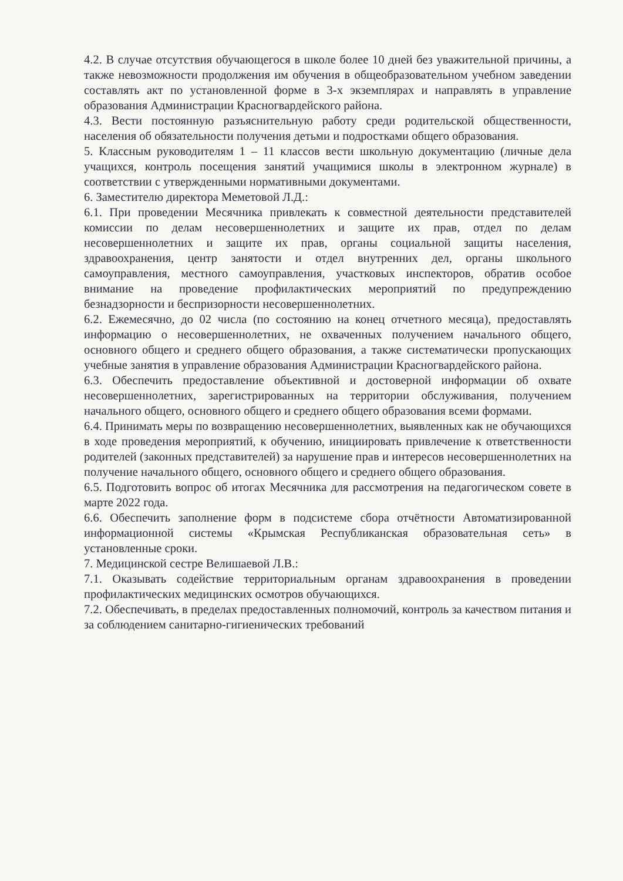4.2. В случае отсутствия обучающегося в школе более 10 дней без уважительной причины, а также невозможности продолжения им обучения в общеобразовательном учебном заведении составлять акт по установленной форме в 3-х экземплярах и направлять в управление образования Администрации Красногвардейского района.
4.3. Вести постоянную разъяснительную работу среди родительской общественности, населения об обязательности получения детьми и подростками общего образования.
5. Классным руководителям 1 – 11 классов вести школьную документацию (личные дела учащихся, контроль посещения занятий учащимися школы в электронном журнале) в соответствии с утвержденными нормативными документами.
6. Заместителю директора Меметовой Л.Д.:
6.1. При проведении Месячника привлекать к совместной деятельности представителей комиссии по делам несовершеннолетних и защите их прав, отдел по делам несовершеннолетних и защите их прав, органы социальной защиты населения, здравоохранения, центр занятости и отдел внутренних дел, органы школьного самоуправления, местного самоуправления, участковых инспекторов, обратив особое внимание на проведение профилактических мероприятий по предупреждению безнадзорности и беспризорности несовершеннолетних.
6.2. Ежемесячно, до 02 числа (по состоянию на конец отчетного месяца), предоставлять информацию о несовершеннолетних, не охваченных получением начального общего, основного общего и среднего общего образования, а также систематически пропускающих учебные занятия в управление образования Администрации Красногвардейского района.
6.3. Обеспечить предоставление объективной и достоверной информации об охвате несовершеннолетних, зарегистрированных на территории обслуживания, получением начального общего, основного общего и среднего общего образования всеми формами.
6.4. Принимать меры по возвращению несовершеннолетних, выявленных как не обучающихся в ходе проведения мероприятий, к обучению, инициировать привлечение к ответственности родителей (законных представителей) за нарушение прав и интересов несовершеннолетних на получение начального общего, основного общего и среднего общего образования.
6.5. Подготовить вопрос об итогах Месячника для рассмотрения на педагогическом совете в марте 2022 года.
6.6. Обеспечить заполнение форм в подсистеме сбора отчётности Автоматизированной информационной системы «Крымская Республиканская образовательная сеть» в установленные сроки.
7. Медицинской сестре Велишаевой Л.В.:
7.1. Оказывать содействие территориальным органам здравоохранения в проведении профилактических медицинских осмотров обучающихся.
7.2. Обеспечивать, в пределах предоставленных полномочий, контроль за качеством питания и за соблюдением санитарно-гигиенических требований